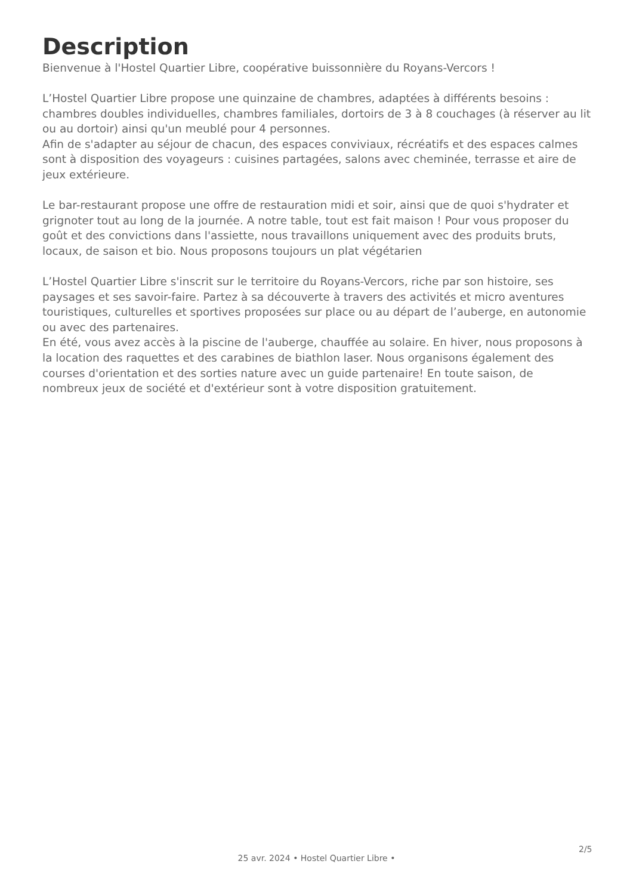Description
Bienvenue à l'Hostel Quartier Libre, coopérative buissonnière du Royans-Vercors !
L’Hostel Quartier Libre propose une quinzaine de chambres, adaptées à différents besoins : chambres doubles individuelles, chambres familiales, dortoirs de 3 à 8 couchages (à réserver au lit ou au dortoir) ainsi qu'un meublé pour 4 personnes.
Afin de s'adapter au séjour de chacun, des espaces conviviaux, récréatifs et des espaces calmes sont à disposition des voyageurs : cuisines partagées, salons avec cheminée, terrasse et aire de jeux extérieure.
Le bar-restaurant propose une offre de restauration midi et soir, ainsi que de quoi s'hydrater et grignoter tout au long de la journée. A notre table, tout est fait maison ! Pour vous proposer du goût et des convictions dans l'assiette, nous travaillons uniquement avec des produits bruts, locaux, de saison et bio. Nous proposons toujours un plat végétarien
L’Hostel Quartier Libre s'inscrit sur le territoire du Royans-Vercors, riche par son histoire, ses paysages et ses savoir-faire. Partez à sa découverte à travers des activités et micro aventures touristiques, culturelles et sportives proposées sur place ou au départ de l’auberge, en autonomie ou avec des partenaires.
En été, vous avez accès à la piscine de l'auberge, chauffée au solaire. En hiver, nous proposons à la location des raquettes et des carabines de biathlon laser. Nous organisons également des courses d'orientation et des sorties nature avec un guide partenaire! En toute saison, de nombreux jeux de société et d'extérieur sont à votre disposition gratuitement.
2/5
25 avr. 2024 • Hostel Quartier Libre •